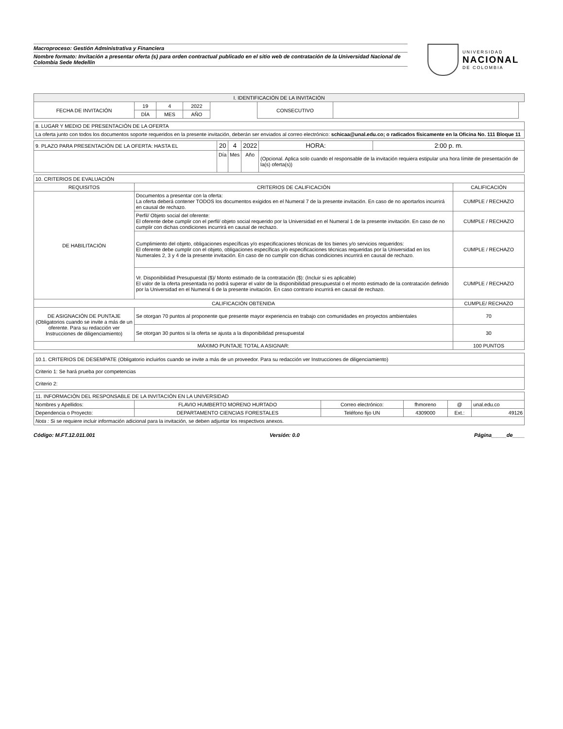Macroproceso: Gestión Administrativa y Financiera
Nombre formato: Invitación a presentar oferta (s) para orden contractual publicado en el sitio web de contratación de la Universidad Nacional de Colombia Sede Medellín
UNIVERSIDAD
NACIONAL
DE COLOMBIA
| I. IDENTIFICACIÓN DE LA INVITACIÓN | | | | | | | |
| --- | --- | --- | --- | --- | --- | --- | --- |
| FECHA DE INVITACIÓN | 19 | 4 | 2022 | | CONSECUTIVO | | |
| | DÍA | MES | AÑO | | | | |
| 8. LUGAR Y MEDIO DE PRESENTACIÓN DE LA OFERTA |
| La oferta junto con todos los documentos soporte requeridos en la presente invitación, deberán ser enviados al correo electrónico: schicaa@unal.edu.co; o radicados físicamente en la Oficina No. 111 Bloque 11 |
| 9. PLAZO PARA PRESENTACIÓN DE LA OFERTA: HASTA EL | 20 | 4 | 2022 | HORA: | 2:00 p. m. |
| | Día | Mes | Año | (Opcional. Aplica solo cuando el responsable de la invitación requiera estipular una hora límite de presentación de la(s) oferta(s)) | |
| 10. CRITERIOS DE EVALUACIÓN | | |
| REQUISITOS | CRITERIOS DE CALIFICACIÓN | CALIFICACIÓN |
| DE HABILITACIÓN | Documentos a presentar con la oferta: La oferta deberá contener TODOS los documentos exigidos en el Numeral 7 de la presente invitación. En caso de no aportarlos incurrirá en causal de rechazo. | CUMPLE / RECHAZO |
| | Perfil/ Objeto social del oferente: El oferente debe cumplir con el perfil/ objeto social requerido por la Universidad en el Numeral 1 de la presente invitación. En caso de no cumplir con dichas condiciones incurrirá en causal de rechazo. | CUMPLE / RECHAZO |
| | Cumplimiento del objeto, obligaciones específicas y/o especificaciones técnicas de los bienes y/o servicios requeridos: El oferente debe cumplir con el objeto, obligaciones específicas y/o especificaciones técnicas requeridas por la Universidad en los Numerales 2, 3 y 4 de la presente invitación. En caso de no cumplir con dichas condiciones incurrirá en causal de rechazo. | CUMPLE / RECHAZO |
| | Vr. Disponibilidad Presupuestal ($)/ Monto estimado de la contratación ($): (Incluir si es aplicable) El valor de la oferta presentada no podrá superar el valor de la disponibilidad presupuestal o el monto estimado de la contratación definido por la Universidad en el Numeral 6 de la presente invitación. En caso contrario incurrirá en causal de rechazo. | CUMPLE / RECHAZO |
| CALIFICACIÓN OBTENIDA | | CUMPLE/ RECHAZO |
| DE ASIGNACIÓN DE PUNTAJE (Obligatorios cuando se invite a más de un oferente. Para su redacción ver Instrucciones de diligenciamiento) | Se otorgan 70 puntos al proponente que presente mayor experiencia en trabajo con comunidades en proyectos ambientales | 70 |
| | Se otorgan 30 puntos si la oferta se ajusta a la disponibilidad presupuestal | 30 |
| MÁXIMO PUNTAJE TOTAL A ASIGNAR: | | 100 PUNTOS |
| 10.1. CRITERIOS DE DESEMPATE (Obligatorio incluirlos cuando se invite a más de un proveedor. Para su redacción ver Instrucciones de diligenciamiento) |
| Criterio 1: Se hará prueba por competencias |
| Criterio 2: |
| 11. INFORMACIÓN DEL RESPONSABLE DE LA INVITACIÓN EN LA UNIVERSIDAD | | | | | |
| Nombres y Apellidos: | FLAVIO HUMBERTO MORENO HURTADO | Correo electrónico: | fhmoreno | @ | unal.edu.co |
| Dependencia o Proyecto: | DEPARTAMENTO CIENCIAS FORESTALES | Teléfono fijo UN | 4309000 | Ext.: | 49126 |
| Nota : Si se requiere incluir información adicional para la invitación, se deben adjuntar los respectivos anexos. | | | | | |
Código: M.FT.12.011.001 Versión: 0.0 Página_____de____